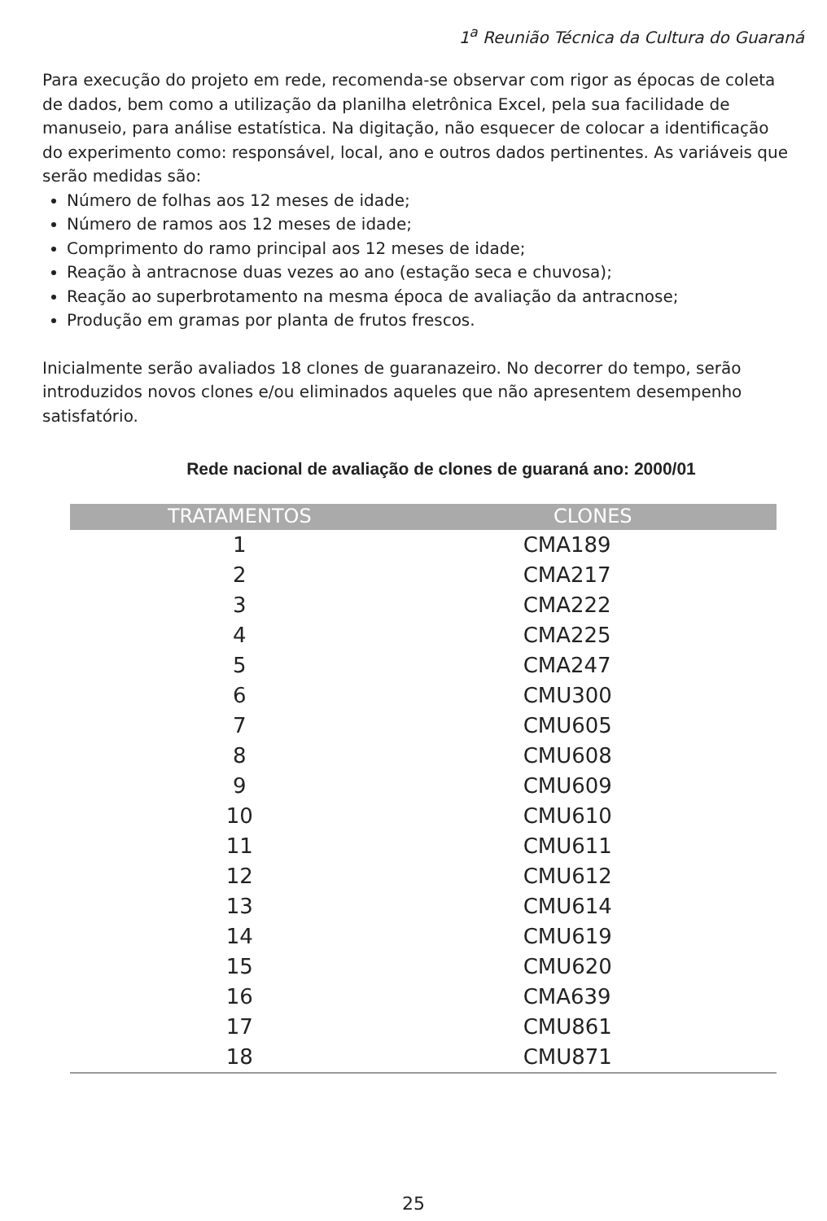1<sup>a</sup> Reunião Técnica da Cultura do Guaraná
Para execução do projeto em rede, recomenda-se observar com rigor as épocas de coleta de dados, bem como a utilização da planilha eletrônica Excel, pela sua facilidade de manuseio, para análise estatística. Na digitação, não esquecer de colocar a identificação do experimento como: responsável, local, ano e outros dados pertinentes. As variáveis que serão medidas são:
Número de folhas aos 12 meses de idade;
Número de ramos aos 12 meses de idade;
Comprimento do ramo principal aos 12 meses de idade;
Reação à antracnose duas vezes ao ano (estação seca e chuvosa);
Reação ao superbrotamento na mesma época de avaliação da antracnose;
Produção em gramas por planta de frutos frescos.
Inicialmente serão avaliados 18 clones de guaranazeiro. No decorrer do tempo, serão introduzidos novos clones e/ou eliminados aqueles que não apresentem desempenho satisfatório.
Rede nacional de avaliação de clones de guaraná ano: 2000/01
| TRATAMENTOS | CLONES |
| --- | --- |
| 1 | CMA189 |
| 2 | CMA217 |
| 3 | CMA222 |
| 4 | CMA225 |
| 5 | CMA247 |
| 6 | CMU300 |
| 7 | CMU605 |
| 8 | CMU608 |
| 9 | CMU609 |
| 10 | CMU610 |
| 11 | CMU611 |
| 12 | CMU612 |
| 13 | CMU614 |
| 14 | CMU619 |
| 15 | CMU620 |
| 16 | CMA639 |
| 17 | CMU861 |
| 18 | CMU871 |
25